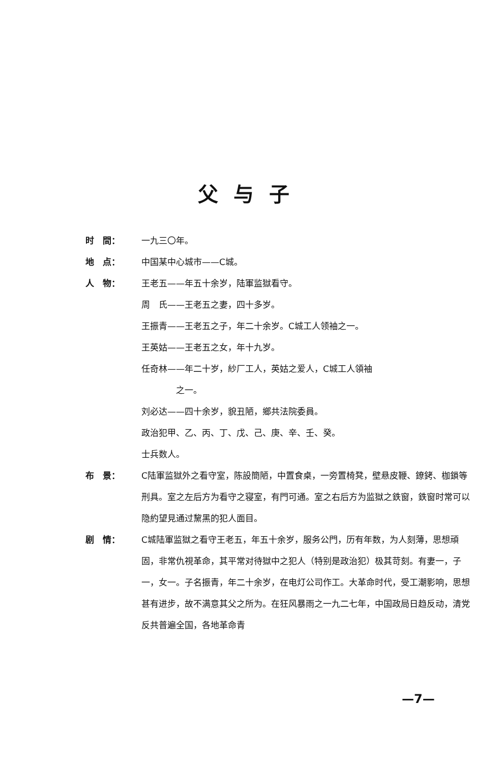父与子
时　間： 一九三〇年。
地　点： 中国某中心城市——C城。
人　物： 王老五——年五十余岁，陆軍监獄看守。
周　氏——王老五之妻，四十多岁。
王振青——王老五之子，年二十余岁。C城工人领袖之一。
王英姑——王老五之女，年十九岁。
任奇林——年二十岁，紗厂工人，英姑之爱人，C城工人領袖
　　　　之一。
刘必达——四十余岁，貌丑陋，鄉共法院委員。
政治犯甲、乙、丙、丁、戊、己、庚、辛、壬、癸。
士兵数人。
布　景： C陆軍监獄外之看守室，陈設簡陋，中置食桌，一旁置椅凳，壁悬皮鞭、鐐銬、枷鎖等刑具。室之左后方为看守之寝室，有門可通。室之右后方为监獄之鉄窗，鉄窗时常可以隐約望見通过黧黑的犯人面目。
剧　情： C城陆軍监獄之看守王老五，年五十余岁，服务公門，历有年数，为人刻薄，思想頑固，非常仇視革命，其平常对待獄中之犯人（特别是政治犯）极其苛刻。有妻一，子一，女一。子名振青，年二十余岁，在电灯公司作工。大革命时代，受工潮影响，思想甚有进步，故不满意其父之所为。在狂风暴雨之一九二七年，中国政局日趋反动，清党反共普遍全国，各地革命青
—7—